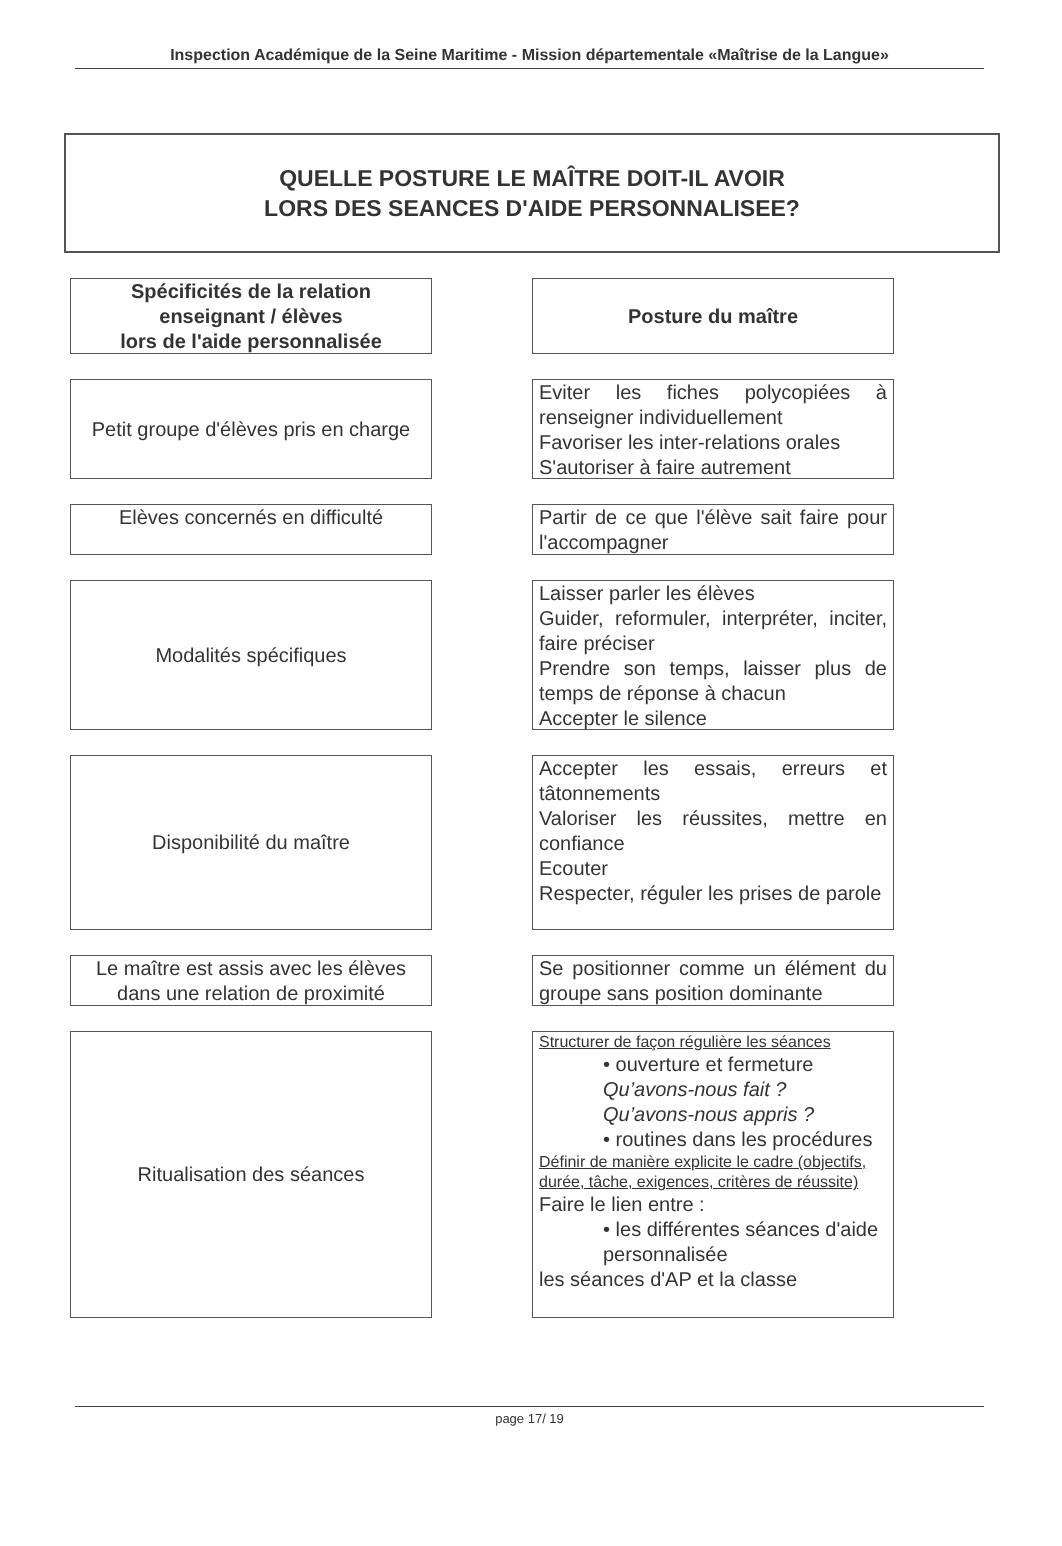Inspection Académique de la Seine Maritime - Mission départementale «Maîtrise de la Langue»
QUELLE POSTURE LE MAÎTRE DOIT-IL AVOIR
LORS DES SEANCES D'AIDE PERSONNALISEE?
Spécificités de la relation
enseignant / élèves
lors de l'aide personnalisée
Posture du maître
Petit groupe d'élèves pris en charge
Eviter les fiches polycopiées à renseigner individuellement
Favoriser les inter-relations orales
S'autoriser à faire autrement
Elèves concernés en difficulté Partir de ce que l'élève sait faire pour l'accompagner
Modalités spécifiques Laisser parler les élèves
Guider, reformuler, interpréter, inciter, faire préciser
Prendre son temps, laisser plus de temps de réponse à chacun
Accepter le silence
Disponibilité du maître Accepter les essais, erreurs et tâtonnements
Valoriser les réussites, mettre en confiance
Ecouter
Respecter, réguler les prises de parole
Le maître est assis avec les élèves
dans une relation de proximité
Se positionner comme un élément du groupe sans position dominante
Ritualisation des séances
Structurer de façon régulière les séances
• ouverture et fermeture
Qu’avons-nous fait ?
Qu’avons-nous appris ?
• routines dans les procédures
Définir de manière explicite le cadre (objectifs, durée, tâche, exigences, critères de réussite)
Faire le lien entre :
• les différentes séances d'aide personnalisée
les séances d'AP et la classe
page 17/ 19